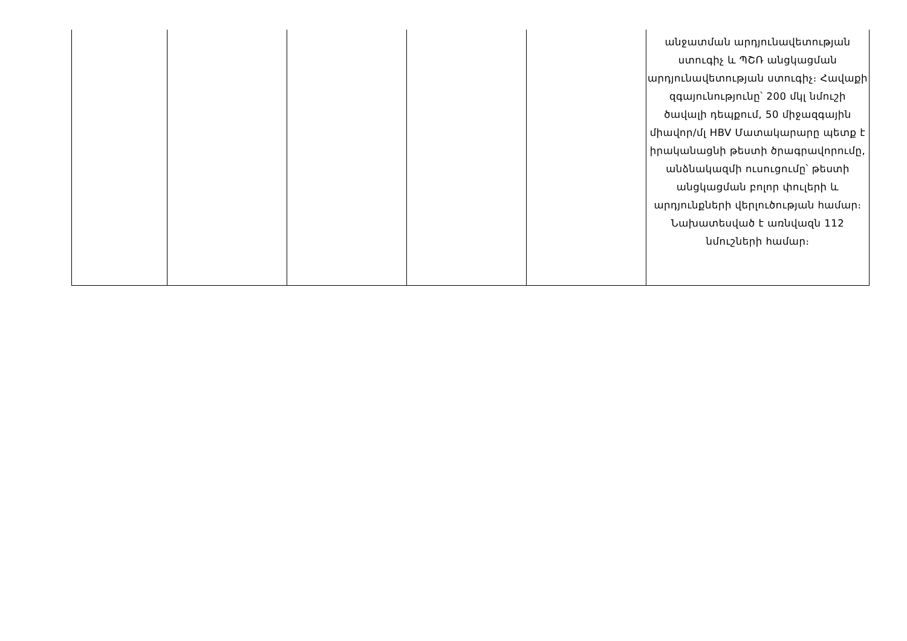| | | | | | անջատման արդյունավետության ստուգիչ և ՊՇՌ անցկացման արդյունավետության ստուգիչ։ Հավաքի զգայունությունը՝ 200 մկլ նմուշի ծավալի դեպքում, 50 միջազգային միավոր/մլ HBV Մատակարարը պետք է իրականացնի թեստի ծրագրավորումը, անձնակազմի ուսուցումը՝ թեստի անցկացման բոլոր փուլերի և արդյունքների վերլուծության համար։ Նախատեսված է առնվազն 112 նմուշների համար։ |